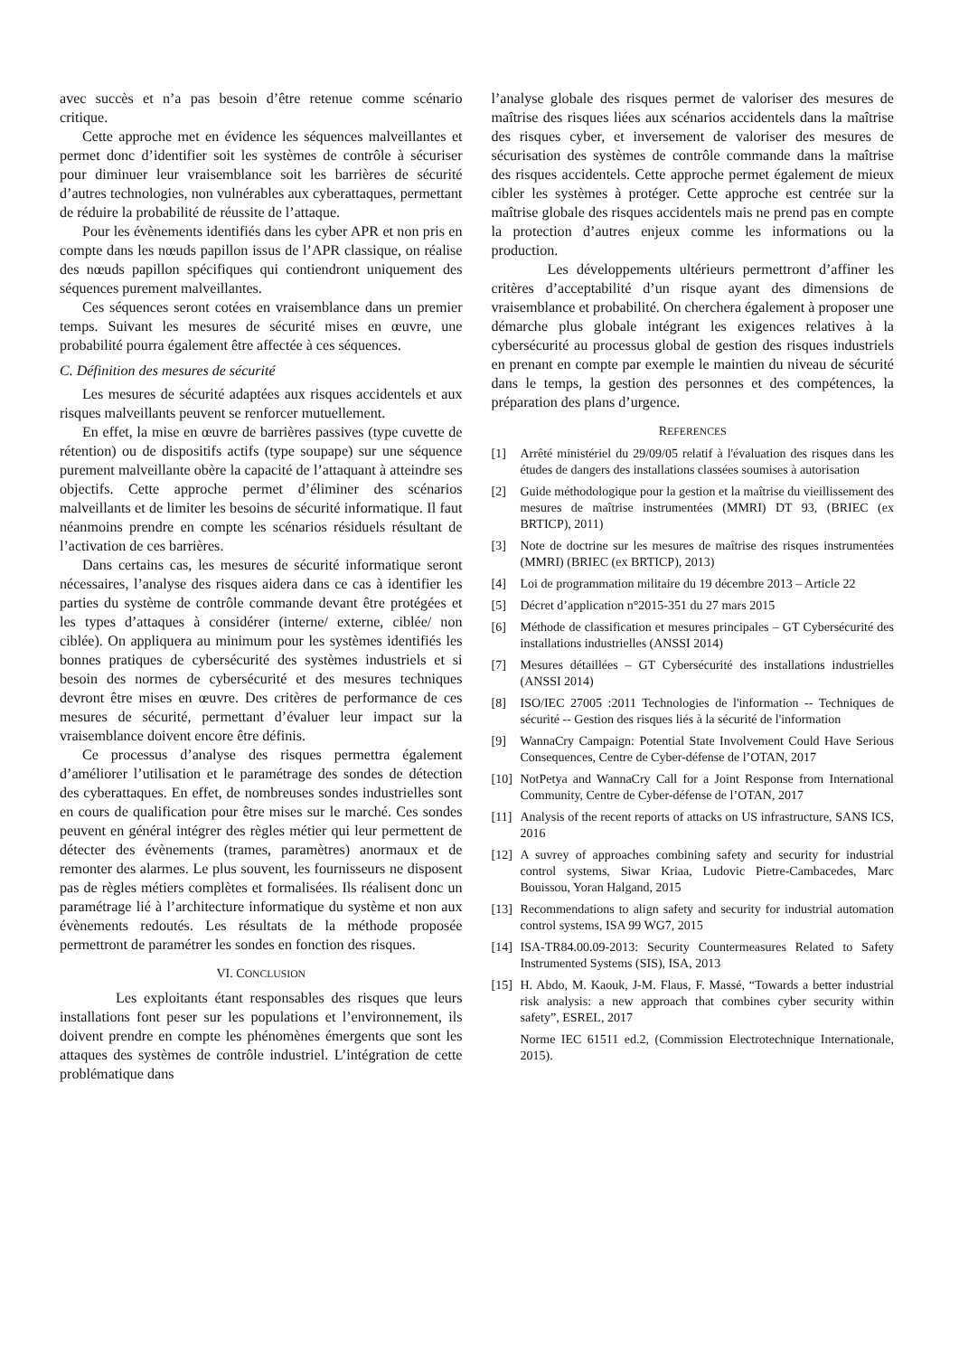avec succès et n’a pas besoin d’être retenue comme scénario critique.
Cette approche met en évidence les séquences malveillantes et permet donc d’identifier soit les systèmes de contrôle à sécuriser pour diminuer leur vraisemblance soit les barrières de sécurité d’autres technologies, non vulnérables aux cyberattaques, permettant de réduire la probabilité de réussite de l’attaque.
Pour les évènements identifiés dans les cyber APR et non pris en compte dans les nœuds papillon issus de l’APR classique, on réalise des nœuds papillon spécifiques qui contiendront uniquement des séquences purement malveillantes.
Ces séquences seront cotées en vraisemblance dans un premier temps. Suivant les mesures de sécurité mises en œuvre, une probabilité pourra également être affectée à ces séquences.
C. Définition des mesures de sécurité
Les mesures de sécurité adaptées aux risques accidentels et aux risques malveillants peuvent se renforcer mutuellement.
En effet, la mise en œuvre de barrières passives (type cuvette de rétention) ou de dispositifs actifs (type soupape) sur une séquence purement malveillante obère la capacité de l’attaquant à atteindre ses objectifs. Cette approche permet d’éliminer des scénarios malveillants et de limiter les besoins de sécurité informatique. Il faut néanmoins prendre en compte les scénarios résiduels résultant de l’activation de ces barrières.
Dans certains cas, les mesures de sécurité informatique seront nécessaires, l’analyse des risques aidera dans ce cas à identifier les parties du système de contrôle commande devant être protégées et les types d’attaques à considérer (interne/ externe, ciblée/ non ciblée). On appliquera au minimum pour les systèmes identifiés les bonnes pratiques de cybersécurité des systèmes industriels et si besoin des normes de cybersécurité et des mesures techniques devront être mises en œuvre. Des critères de performance de ces mesures de sécurité, permettant d’évaluer leur impact sur la vraisemblance doivent encore être définis.
Ce processus d’analyse des risques permettra également d’améliorer l’utilisation et le paramétrage des sondes de détection des cyberattaques. En effet, de nombreuses sondes industrielles sont en cours de qualification pour être mises sur le marché. Ces sondes peuvent en général intégrer des règles métier qui leur permettent de détecter des évènements (trames, paramètres) anormaux et de remonter des alarmes. Le plus souvent, les fournisseurs ne disposent pas de règles métiers complètes et formalisées. Ils réalisent donc un paramétrage lié à l’architecture informatique du système et non aux évènements redoutés. Les résultats de la méthode proposée permettront de paramétrer les sondes en fonction des risques.
VI. CONCLUSION
Les exploitants étant responsables des risques que leurs installations font peser sur les populations et l’environnement, ils doivent prendre en compte les phénomènes émergents que sont les attaques des systèmes de contrôle industriel. L’intégration de cette problématique dans
l’analyse globale des risques permet de valoriser des mesures de maîtrise des risques liées aux scénarios accidentels dans la maîtrise des risques cyber, et inversement de valoriser des mesures de sécurisation des systèmes de contrôle commande dans la maîtrise des risques accidentels. Cette approche permet également de mieux cibler les systèmes à protéger. Cette approche est centrée sur la maîtrise globale des risques accidentels mais ne prend pas en compte la protection d’autres enjeux comme les informations ou la production.
Les développements ultérieurs permettront d’affiner les critères d’acceptabilité d’un risque ayant des dimensions de vraisemblance et probabilité. On cherchera également à proposer une démarche plus globale intégrant les exigences relatives à la cybersécurité au processus global de gestion des risques industriels en prenant en compte par exemple le maintien du niveau de sécurité dans le temps, la gestion des personnes et des compétences, la préparation des plans d’urgence.
REFERENCES
[1] Arrêté ministériel du 29/09/05 relatif à l'évaluation des risques dans les études de dangers des installations classées soumises à autorisation
[2] Guide méthodologique pour la gestion et la maîtrise du vieillissement des mesures de maîtrise instrumentées (MMRI) DT 93, (BRIEC (ex BRTICP), 2011)
[3] Note de doctrine sur les mesures de maîtrise des risques instrumentées (MMRI) (BRIEC (ex BRTICP), 2013)
[4] Loi de programmation militaire du 19 décembre 2013 – Article 22
[5] Décret d’application n°2015-351 du 27 mars 2015
[6] Méthode de classification et mesures principales – GT Cybersécurité des installations industrielles (ANSSI 2014)
[7] Mesures détaillées – GT Cybersécurité des installations industrielles (ANSSI 2014)
[8] ISO/IEC 27005 :2011 Technologies de l'information -- Techniques de sécurité -- Gestion des risques liés à la sécurité de l'information
[9] WannaCry Campaign: Potential State Involvement Could Have Serious Consequences, Centre de Cyber-défense de l’OTAN, 2017
[10]
NotPetya and WannaCry Call for a Joint Response from International Community, Centre de Cyber-défense de l’OTAN, 2017
[11]
Analysis of the recent reports of attacks on US infrastructure, SANS ICS, 2016
[12]
A suvrey of approaches combining safety and security for industrial control systems, Siwar Kriaa, Ludovic Pietre-Cambacedes, Marc Bouissou, Yoran Halgand, 2015
[13]
Recommendations to align safety and security for industrial automation control systems, ISA 99 WG7, 2015
[14]
ISA-TR84.00.09-2013: Security Countermeasures Related to Safety Instrumented Systems (SIS), ISA, 2013
[15]
H. Abdo, M. Kaouk, J-M. Flaus, F. Massé, “Towards a better industrial risk analysis: a new approach that combines cyber security within safety”, ESREL, 2017
Norme IEC 61511 ed.2, (Commission Electrotechnique Internationale, 2015).